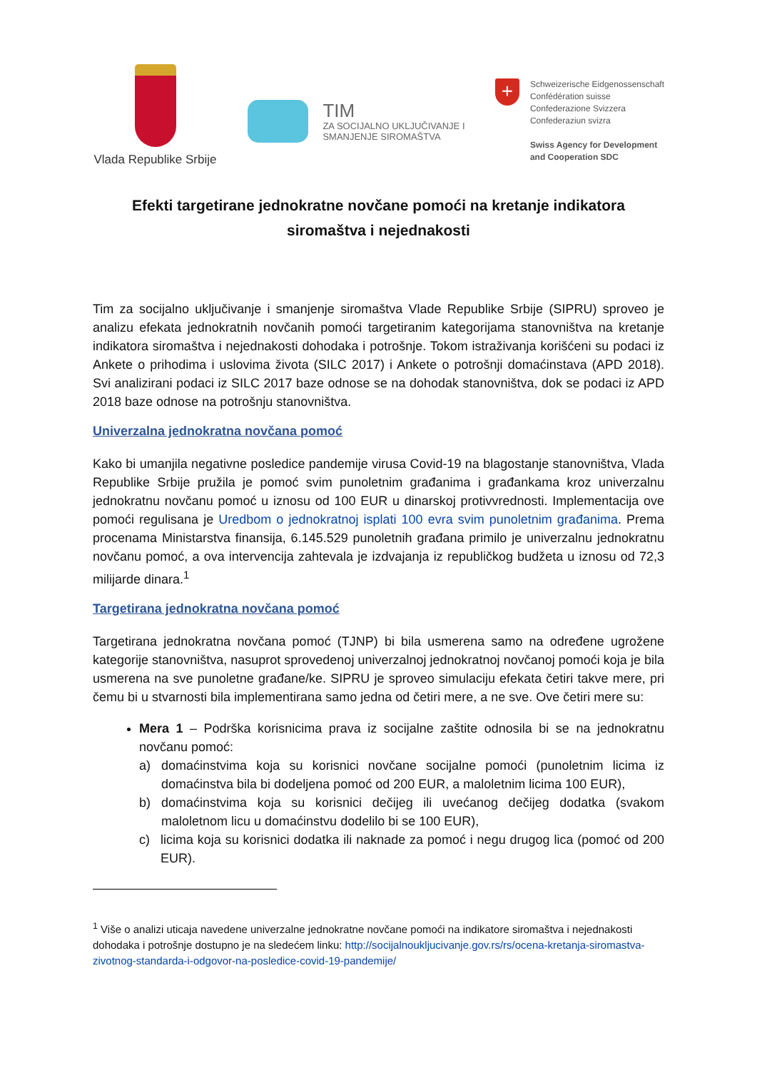Vlada Republike Srbije
TIM
ZA SOCIJALNO UKLJUČIVANJE I
SMANJENJE SIROMAŠTVA
+
Schweizerische Eidgenossenschaft
Confédération suisse
Confederazione Svizzera
Confederaziun svizra
Swiss Agency for Development
and Cooperation SDC
Efekti targetirane jednokratne novčane pomoći na kretanje indikatora siromaštva i nejednakosti
Tim za socijalno uključivanje i smanjenje siromaštva Vlade Republike Srbije (SIPRU) sproveo je analizu efekata jednokratnih novčanih pomoći targetiranim kategorijama stanovništva na kretanje indikatora siromaštva i nejednakosti dohodaka i potrošnje. Tokom istraživanja korišćeni su podaci iz Ankete o prihodima i uslovima života (SILC 2017) i Ankete o potrošnji domaćinstava (APD 2018). Svi analizirani podaci iz SILC 2017 baze odnose se na dohodak stanovništva, dok se podaci iz APD 2018 baze odnose na potrošnju stanovništva.
Univerzalna jednokratna novčana pomoć
Kako bi umanjila negativne posledice pandemije virusa Covid-19 na blagostanje stanovništva, Vlada Republike Srbije pružila je pomoć svim punoletnim građanima i građankama kroz univerzalnu jednokratnu novčanu pomoć u iznosu od 100 EUR u dinarskoj protivvrednosti. Implementacija ove pomoći regulisana je Uredbom o jednokratnoj isplati 100 evra svim punoletnim građanima. Prema procenama Ministarstva finansija, 6.145.529 punoletnih građana primilo je univerzalnu jednokratnu novčanu pomoć, a ova intervencija zahtevala je izdvajanja iz republičkog budžeta u iznosu od 72,3 milijarde dinara.<sup>1</sup>
Targetirana jednokratna novčana pomoć
Targetirana jednokratna novčana pomoć (TJNP) bi bila usmerena samo na određene ugrožene kategorije stanovništva, nasuprot sprovedenoj univerzalnoj jednokratnoj novčanoj pomoći koja je bila usmerena na sve punoletne građane/ke. SIPRU je sproveo simulaciju efekata četiri takve mere, pri čemu bi u stvarnosti bila implementirana samo jedna od četiri mere, a ne sve. Ove četiri mere su:
Mera 1 – Podrška korisnicima prava iz socijalne zaštite odnosila bi se na jednokratnu novčanu pomoć:
a) domaćinstvima koja su korisnici novčane socijalne pomoći (punoletnim licima iz domaćinstva bila bi dodeljena pomoć od 200 EUR, a maloletnim licima 100 EUR),
b) domaćinstvima koja su korisnici dečijeg ili uvećanog dečijeg dodatka (svakom maloletnom licu u domaćinstvu dodelilo bi se 100 EUR),
c) licima koja su korisnici dodatka ili naknade za pomoć i negu drugog lica (pomoć od 200 EUR).
<sup>1</sup> Više o analizi uticaja navedene univerzalne jednokratne novčane pomoći na indikatore siromaštva i nejednakosti dohodaka i potrošnje dostupno je na sledećem linku: http://socijalnoukljucivanje.gov.rs/rs/ocena-kretanja-siromastva-zivotnog-standarda-i-odgovor-na-posledice-covid-19-pandemije/